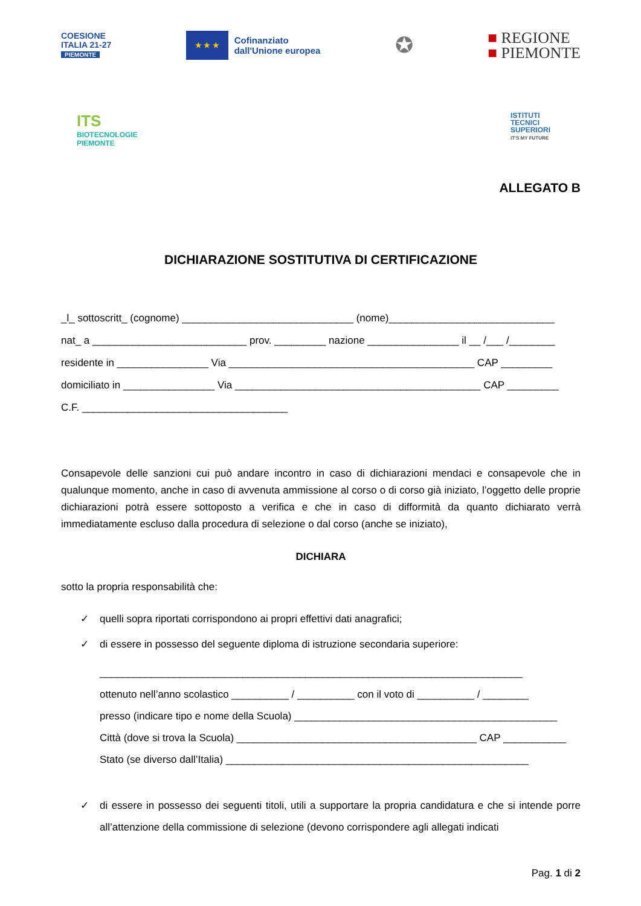COESIONE
ITALIA 21-27
PIEMONTE
★ ★ ★
Cofinanziato
dall'Unione europea
✪
■ REGIONE
■ PIEMONTE
ITS
BIOTECNOLOGIE
PIEMONTE
ISTITUTI
TECNICI
SUPERIORI
IT'S MY FUTURE
ALLEGATO B
DICHIARAZIONE SOSTITUTIVA DI CERTIFICAZIONE
_l_ sottoscritt_ (cognome) ______________________________ (nome)_____________________________
nat_ a ___________________________ prov. _________ nazione ________________ il __ /___ /________
residente in ________________ Via ___________________________________________ CAP _________
domiciliato in ________________ Via ___________________________________________ CAP _________
C.F. ____________________________________
Consapevole delle sanzioni cui può andare incontro in caso di dichiarazioni mendaci e consapevole che in qualunque momento, anche in caso di avvenuta ammissione al corso o di corso già iniziato, l’oggetto delle proprie dichiarazioni potrà essere sottoposto a verifica e che in caso di difformità da quanto dichiarato verrà immediatamente escluso dalla procedura di selezione o dal corso (anche se iniziato),
DICHIARA
sotto la propria responsabilità che:
✓ quelli sopra riportati corrispondono ai propri effettivi dati anagrafici;
✓ di essere in possesso del seguente diploma di istruzione secondaria superiore:
__________________________________________________________________________
ottenuto nell’anno scolastico __________ / __________ con il voto di __________ / ________
presso (indicare tipo e nome della Scuola) ______________________________________________
Città (dove si trova la Scuola) __________________________________________ CAP ___________
Stato (se diverso dall’Italia) _____________________________________________________
✓ di essere in possesso dei seguenti titoli, utili a supportare la propria candidatura e che si intende porre all’attenzione della commissione di selezione (devono corrispondere agli allegati indicati
Pag. 1 di 2